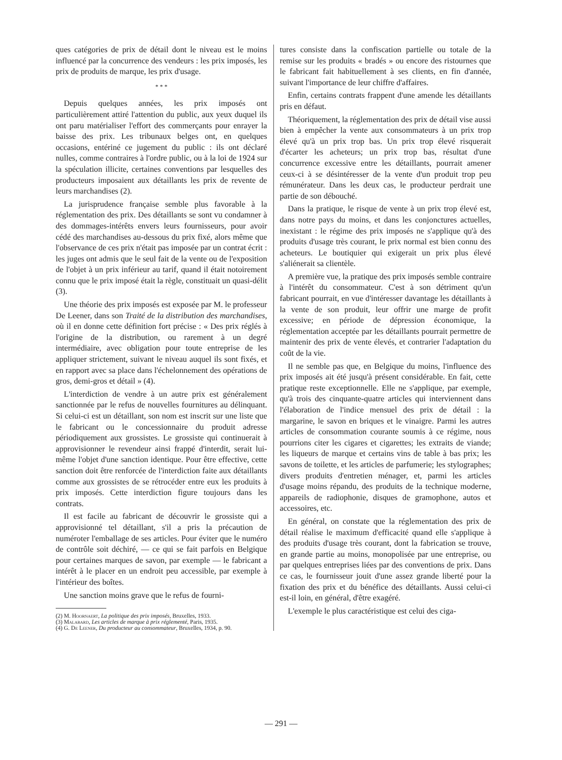ques catégories de prix de détail dont le niveau est le moins influencé par la concurrence des vendeurs : les prix imposés, les prix de produits de marque, les prix d'usage.
* * *
Depuis quelques années, les prix imposés ont particulièrement attiré l'attention du public, aux yeux duquel ils ont paru matérialiser l'effort des commerçants pour enrayer la baisse des prix. Les tribunaux belges ont, en quelques occasions, entériné ce jugement du public : ils ont déclaré nulles, comme contraires à l'ordre public, ou à la loi de 1924 sur la spéculation illicite, certaines conventions par lesquelles des producteurs imposaient aux détaillants les prix de revente de leurs marchandises (2).
La jurisprudence française semble plus favorable à la réglementation des prix. Des détaillants se sont vu condamner à des dommages-intérêts envers leurs fournisseurs, pour avoir cédé des marchandises au-dessous du prix fixé, alors même que l'observance de ces prix n'était pas imposée par un contrat écrit : les juges ont admis que le seul fait de la vente ou de l'exposition de l'objet à un prix inférieur au tarif, quand il était notoirement connu que le prix imposé était la règle, constituait un quasi-délit (3).
Une théorie des prix imposés est exposée par M. le professeur De Leener, dans son Traité de la distribution des marchandises, où il en donne cette définition fort précise : « Des prix réglés à l'origine de la distribution, ou rarement à un degré intermédiaire, avec obligation pour toute entreprise de les appliquer strictement, suivant le niveau auquel ils sont fixés, et en rapport avec sa place dans l'échelonnement des opérations de gros, demi-gros et détail » (4).
L'interdiction de vendre à un autre prix est généralement sanctionnée par le refus de nouvelles fournitures au délinquant. Si celui-ci est un détaillant, son nom est inscrit sur une liste que le fabricant ou le concessionnaire du produit adresse périodiquement aux grossistes. Le grossiste qui continuerait à approvisionner le revendeur ainsi frappé d'interdit, serait lui-même l'objet d'une sanction identique. Pour être effective, cette sanction doit être renforcée de l'interdiction faite aux détaillants comme aux grossistes de se rétrocéder entre eux les produits à prix imposés. Cette interdiction figure toujours dans les contrats.
Il est facile au fabricant de découvrir le grossiste qui a approvisionné tel détaillant, s'il a pris la précaution de numéroter l'emballage de ses articles. Pour éviter que le numéro de contrôle soit déchiré, — ce qui se fait parfois en Belgique pour certaines marques de savon, par exemple — le fabricant a intérêt à le placer en un endroit peu accessible, par exemple à l'intérieur des boîtes.
Une sanction moins grave que le refus de fourni-
(2) M. Hoornaert, La politique des prix imposés, Bruxelles, 1933.
(3) Malabard, Les articles de marque à prix réglementé, Paris, 1935.
(4) G. De Leener, Du producteur au consommateur, Bruxelles, 1934, p. 90.
tures consiste dans la confiscation partielle ou totale de la remise sur les produits « bradés » ou encore des ristournes que le fabricant fait habituellement à ses clients, en fin d'année, suivant l'importance de leur chiffre d'affaires.
Enfin, certains contrats frappent d'une amende les détaillants pris en défaut.
Théoriquement, la réglementation des prix de détail vise aussi bien à empêcher la vente aux consommateurs à un prix trop élevé qu'à un prix trop bas. Un prix trop élevé risquerait d'écarter les acheteurs; un prix trop bas, résultat d'une concurrence excessive entre les détaillants, pourrait amener ceux-ci à se désintéresser de la vente d'un produit trop peu rémunérateur. Dans les deux cas, le producteur perdrait une partie de son débouché.
Dans la pratique, le risque de vente à un prix trop élevé est, dans notre pays du moins, et dans les conjonctures actuelles, inexistant : le régime des prix imposés ne s'applique qu'à des produits d'usage très courant, le prix normal est bien connu des acheteurs. Le boutiquier qui exigerait un prix plus élevé s'aliénerait sa clientèle.
A première vue, la pratique des prix imposés semble contraire à l'intérêt du consommateur. C'est à son détriment qu'un fabricant pourrait, en vue d'intéresser davantage les détaillants à la vente de son produit, leur offrir une marge de profit excessive; en période de dépression économique, la réglementation acceptée par les détaillants pourrait permettre de maintenir des prix de vente élevés, et contrarier l'adaptation du coût de la vie.
Il ne semble pas que, en Belgique du moins, l'influence des prix imposés ait été jusqu'à présent considérable. En fait, cette pratique reste exceptionnelle. Elle ne s'applique, par exemple, qu'à trois des cinquante-quatre articles qui interviennent dans l'élaboration de l'indice mensuel des prix de détail : la margarine, le savon en briques et le vinaigre. Parmi les autres articles de consommation courante soumis à ce régime, nous pourrions citer les cigares et cigarettes; les extraits de viande; les liqueurs de marque et certains vins de table à bas prix; les savons de toilette, et les articles de parfumerie; les stylographes; divers produits d'entretien ménager, et, parmi les articles d'usage moins répandu, des produits de la technique moderne, appareils de radiophonie, disques de gramophone, autos et accessoires, etc.
En général, on constate que la réglementation des prix de détail réalise le maximum d'efficacité quand elle s'applique à des produits d'usage très courant, dont la fabrication se trouve, en grande partie au moins, monopolisée par une entreprise, ou par quelques entreprises liées par des conventions de prix. Dans ce cas, le fournisseur jouit d'une assez grande liberté pour la fixation des prix et du bénéfice des détaillants. Aussi celui-ci est-il loin, en général, d'être exagéré.
L'exemple le plus caractéristique est celui des ciga-
— 291 —